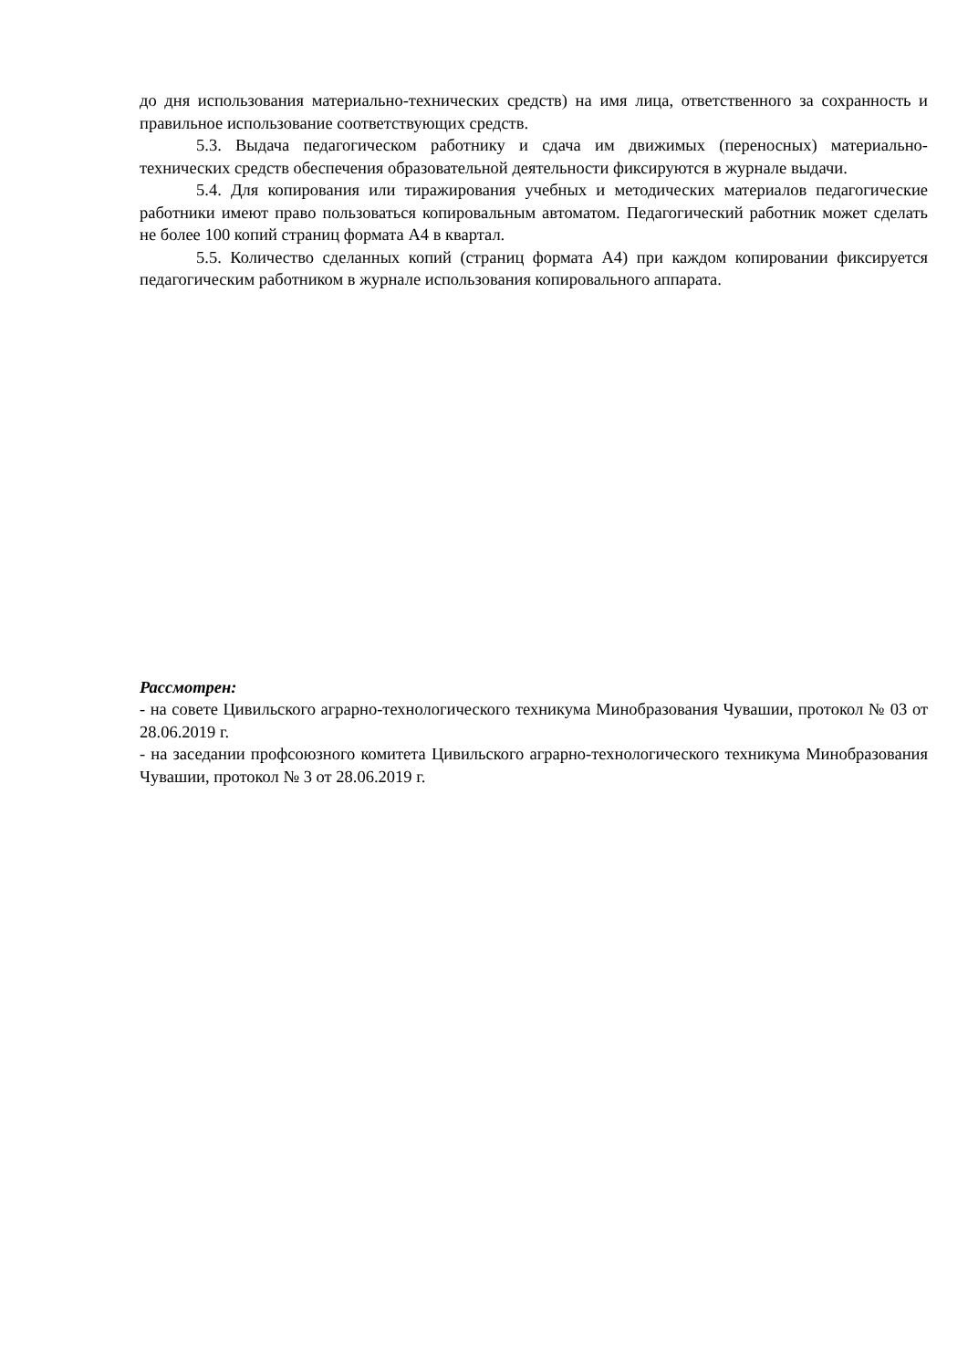до дня использования материально-технических средств) на имя лица, ответственного за сохранность и правильное использование соответствующих средств.
5.3. Выдача педагогическом работнику и сдача им движимых (переносных) материально-технических средств обеспечения образовательной деятельности фиксируются в журнале выдачи.
5.4. Для копирования или тиражирования учебных и методических материалов педагогические работники имеют право пользоваться копировальным автоматом. Педагогический работник может сделать не более 100 копий страниц формата А4 в квартал.
5.5. Количество сделанных копий (страниц формата А4) при каждом копировании фиксируется педагогическим работником в журнале использования копировального аппарата.
Рассмотрен:
- на совете Цивильского аграрно-технологического техникума Минобразования Чувашии, протокол № 03 от 28.06.2019 г.
- на заседании профсоюзного комитета Цивильского аграрно-технологического техникума Минобразования Чувашии, протокол № 3 от 28.06.2019 г.